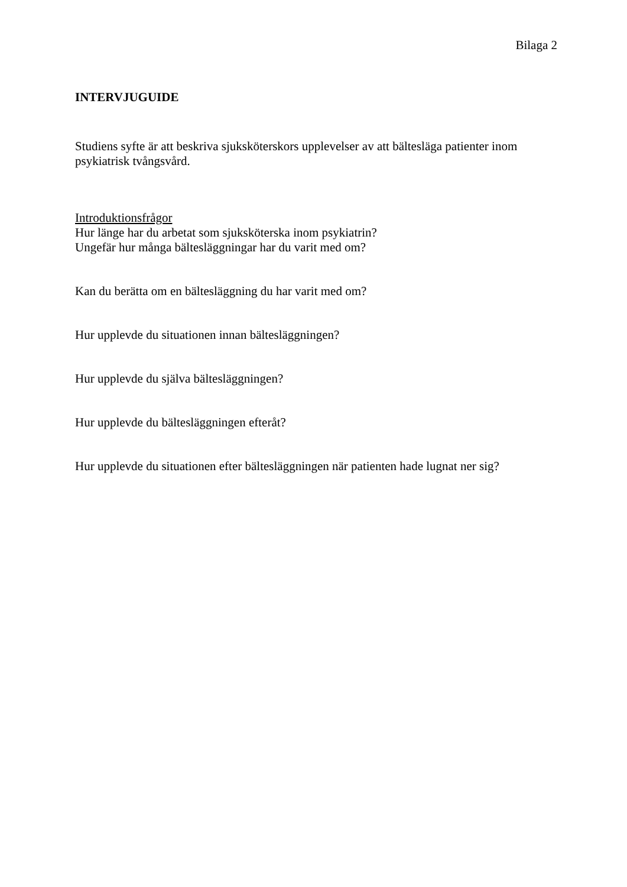Bilaga 2
INTERVJUGUIDE
Studiens syfte är att beskriva sjuksköterskors upplevelser av att bältesläga patienter inom psykiatrisk tvångsvård.
Introduktionsfrågor
Hur länge har du arbetat som sjuksköterska inom psykiatrin?
Ungefär hur många bältesläggningar har du varit med om?
Kan du berätta om en bältesläggning du har varit med om?
Hur upplevde du situationen innan bältesläggningen?
Hur upplevde du själva bältesläggningen?
Hur upplevde du bältesläggningen efteråt?
Hur upplevde du situationen efter bältesläggningen när patienten hade lugnat ner sig?